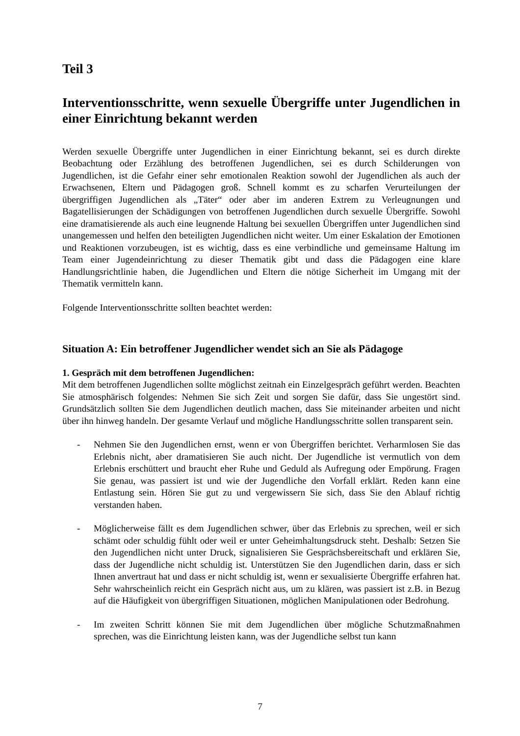Teil 3
Interventionsschritte, wenn sexuelle Übergriffe unter Jugendlichen in einer Einrichtung bekannt werden
Werden sexuelle Übergriffe unter Jugendlichen in einer Einrichtung bekannt, sei es durch direkte Beobachtung oder Erzählung des betroffenen Jugendlichen, sei es durch Schilderungen von Jugendlichen, ist die Gefahr einer sehr emotionalen Reaktion sowohl der Jugendlichen als auch der Erwachsenen, Eltern und Pädagogen groß. Schnell kommt es zu scharfen Verurteilungen der übergriffigen Jugendlichen als „Täter“ oder aber im anderen Extrem zu Verleugnungen und Bagatellisierungen der Schädigungen von betroffenen Jugendlichen durch sexuelle Übergriffe. Sowohl eine dramatisierende als auch eine leugnende Haltung bei sexuellen Übergriffen unter Jugendlichen sind unangemessen und helfen den beteiligten Jugendlichen nicht weiter. Um einer Eskalation der Emotionen und Reaktionen vorzubeugen, ist es wichtig, dass es eine verbindliche und gemeinsame Haltung im Team einer Jugendeinrichtung zu dieser Thematik gibt und dass die Pädagogen eine klare Handlungsrichtlinie haben, die Jugendlichen und Eltern die nötige Sicherheit im Umgang mit der Thematik vermitteln kann.
Folgende Interventionsschritte sollten beachtet werden:
Situation A: Ein betroffener Jugendlicher wendet sich an Sie als Pädagoge
1. Gespräch mit dem betroffenen Jugendlichen:
Mit dem betroffenen Jugendlichen sollte möglichst zeitnah ein Einzelgespräch geführt werden. Beachten Sie atmosphärisch folgendes: Nehmen Sie sich Zeit und sorgen Sie dafür, dass Sie ungestört sind. Grundsätzlich sollten Sie dem Jugendlichen deutlich machen, dass Sie miteinander arbeiten und nicht über ihn hinweg handeln. Der gesamte Verlauf und mögliche Handlungsschritte sollen transparent sein.
- Nehmen Sie den Jugendlichen ernst, wenn er von Übergriffen berichtet. Verharmlosen Sie das Erlebnis nicht, aber dramatisieren Sie auch nicht. Der Jugendliche ist vermutlich von dem Erlebnis erschüttert und braucht eher Ruhe und Geduld als Aufregung oder Empörung. Fragen Sie genau, was passiert ist und wie der Jugendliche den Vorfall erklärt. Reden kann eine Entlastung sein. Hören Sie gut zu und vergewissern Sie sich, dass Sie den Ablauf richtig verstanden haben.
- Möglicherweise fällt es dem Jugendlichen schwer, über das Erlebnis zu sprechen, weil er sich schämt oder schuldig fühlt oder weil er unter Geheimhaltungsdruck steht. Deshalb: Setzen Sie den Jugendlichen nicht unter Druck, signalisieren Sie Gesprächsbereitschaft und erklären Sie, dass der Jugendliche nicht schuldig ist. Unterstützen Sie den Jugendlichen darin, dass er sich Ihnen anvertraut hat und dass er nicht schuldig ist, wenn er sexualisierte Übergriffe erfahren hat. Sehr wahrscheinlich reicht ein Gespräch nicht aus, um zu klären, was passiert ist z.B. in Bezug auf die Häufigkeit von übergriffigen Situationen, möglichen Manipulationen oder Bedrohung.
- Im zweiten Schritt können Sie mit dem Jugendlichen über mögliche Schutzmaßnahmen sprechen, was die Einrichtung leisten kann, was der Jugendliche selbst tun kann
7